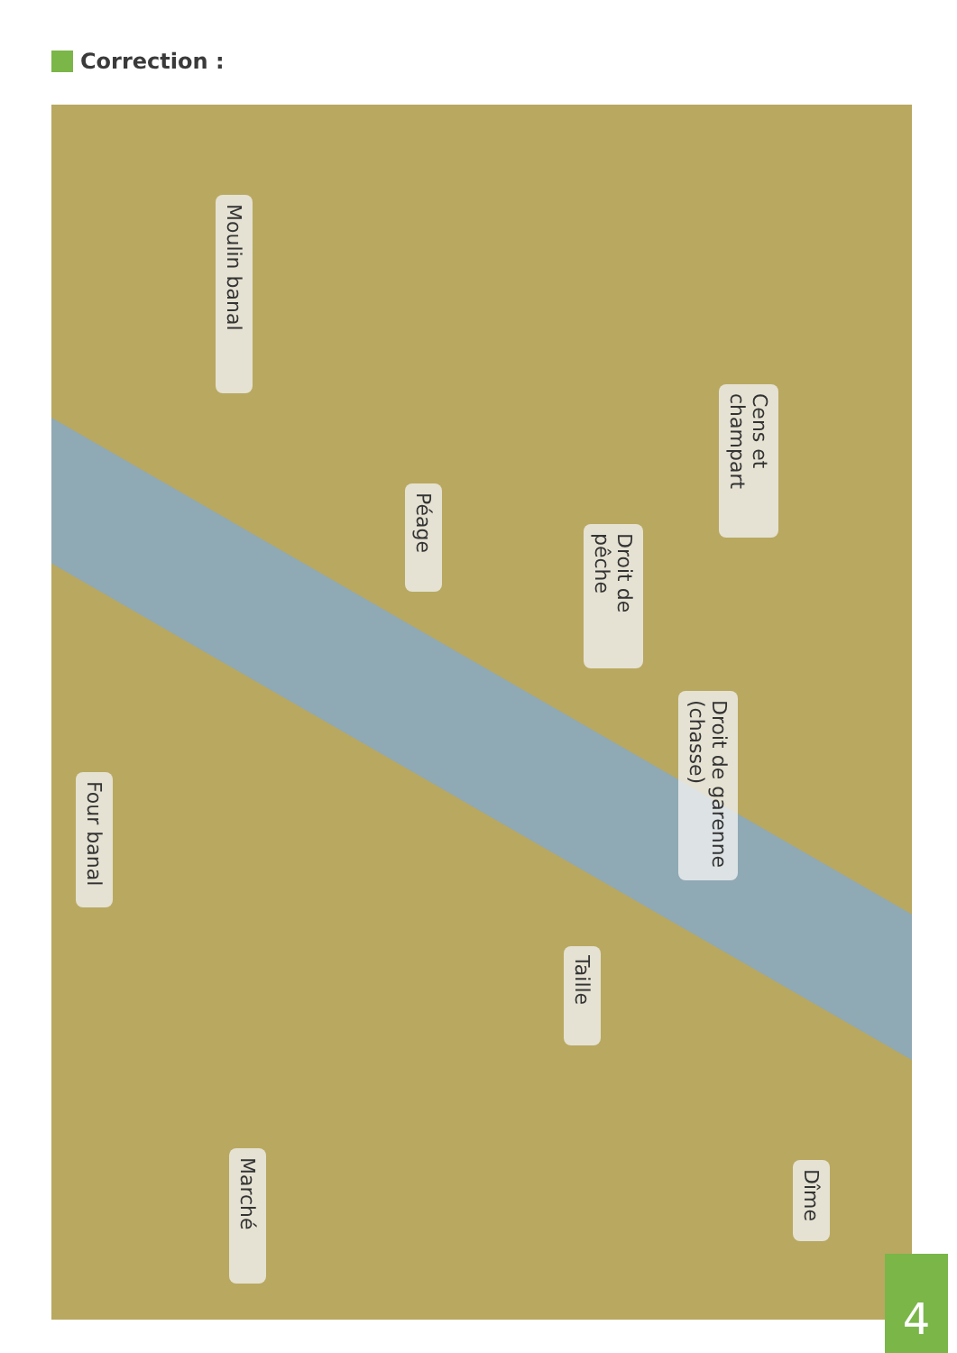Correction :
Moulin banal
Cens et champart
Péage
Droit de pêche
Droit de garenne (chasse)
Four banal
Taille
Marché
Dîme
4